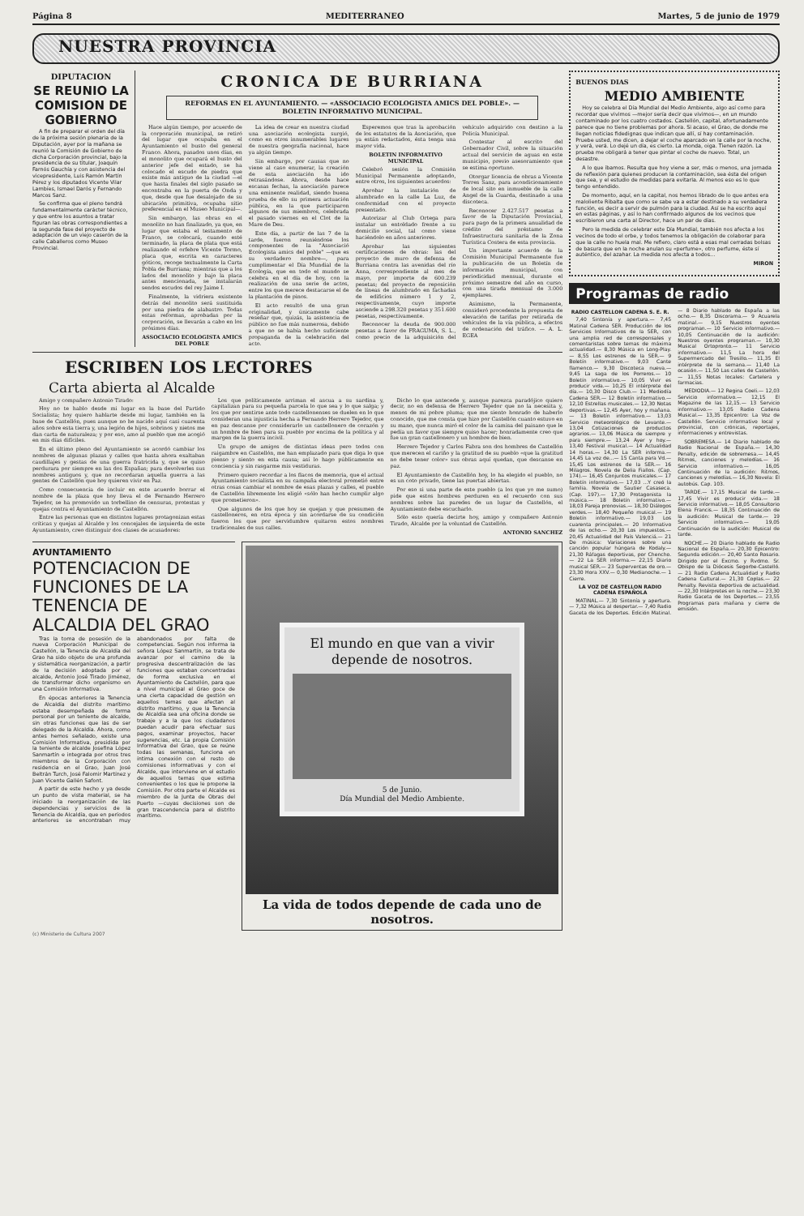Página 8 MEDITERRANEO Martes, 5 de junio de 1979
NUESTRA PROVINCIA
DIPUTACION
SE REUNIO LA COMISION DE GOBIERNO
A fin de preparar el orden del día de la próxima sesión plenaria de la Diputación, ayer por la mañana se reunió la Comisión de Gobierno de dicha Corporación provincial, bajo la presidencia de su titular, Joaquín Farnós Gauchía y con asistencia del vicepresidente, Luis Ramón Martín Pérez y los diputados Vicente Vilar Lambíes, Ismael Darós y Fernando Marcos Sanz.
Se confirma que el pleno tendrá fundamentalmente carácter técnico, y que entre los asuntos a tratar figuran las obras correspondientes a la segunda fase del proyecto de adaptación de un viejo caserón de la calle Caballeros como Museo Provincial.
CRONICA DE BURRIANA
REFORMAS EN EL AYUNTAMIENTO. — «ASSOCIACIO ECOLOGISTA AMICS DEL POBLE». — BOLETIN INFORMATIVO MUNICIPAL.
Hace algún tiempo, por acuerdo de la corporación municipal, se retiró del lugar que ocupaba en el Ayuntamiento el busto del general Franco. Ahora, pasados unos días, en el monolito que ocupará el busto del anterior jefe del estado, se ha colocado el escudo de piedra que existe más antiguo de la ciudad —el que hasta finales del siglo pasado se encontraba en la puerta de Onda y que, desde que fue desalojado de su ubicación primitiva, ocupaba sitio preferencial en el Museo Municipal—.
Sin embargo, las obras en el monolito no han finalizado, ya que, en lugar que estaba el testamento de Franco, se colocará, cuando esté terminado, la placa de plata que está realizando el orfebre Vicente Tormo, placa que, escrita en caracteres góticos, recoge textualmente la Carta Pobla de Burriana; mientras que a los lados del monolito y bajo la placa antes mencionada, se instalarán sendos escudos del rey Jaime I.
Finalmente, la vidriera existente detrás del monolito será sustituida por una piedra de alabastro. Todas estas reformas, aprobadas por la corporación, se llevarán a cabo en los próximos días.
ASSOCIACIO ECOLOGISTA AMICS DEL POBLE
La idea de crear en nuestra ciudad una asociación ecologista surgió, como en otros innumerables lugares de nuestra geografía nacional, hace ya algún tiempo.
Sin embargo, por causas que no viene al caso enumerar, la creación de esta asociación ha ido retrasándose. Ahora, desde hace escasas fechas, la asociación parece una eminente realidad, siendo buena prueba de ello su primera actuación pública, en la que participaron algunos de sus miembros, celebrada el pasado viernes en el Clot de la Mare de Deu.
Este día, a partir de las 7 de la tarde, fueron reuniéndose los componentes de la "Associació Ecologista amics del poble" —que es su verdadero nombre—, para cumplimentar el Día Mundial de la Ecología, que en todo el mundo se celebra en el día de hoy, con la realización de una serie de actos, entre los que merece destacarse el de la plantación de pinos.
El acto resultó de una gran originalidad, y únicamente cabe reseñar que, quizás, la asistencia de público no fue más numerosa, debido a que no se había hecho suficiente propaganda de la celebración del acto.
Esperemos que tras la aprobación de los estatutos de la Asociación, que ya están redactados, ésta tenga una mayor vida.
BOLETIN INFORMATIVO MUNICIPAL
Celebró sesión la Comisión Municipal Permanente adoptando, entre otros, los siguientes acuerdos:
Aprobar la instalación de alumbrado en la calle La Luz, de conformidad con el proyecto presentado.
Autorizar al Club Ortega para instalar un entoldado frente a su domicilio social, tal como viene haciéndolo en años anteriores.
Aprobar las siguientes certificaciones de obras: las del proyecto de muro de defensa de Burriana contra las avenidas del río Anna, correspondiente al mes de mayo, por importe de 600.239 pesetas; del proyecto de reposición de líneas de alumbrado en fachadas de edificios número 1 y 2, respectivamente, cuyo importe asciende a 298.320 pesetas y 351.600 pesetas, respectivamente.
Reconocer la deuda de 900.000 pesetas a favor de FRAGUMA, S. L., como precio de la adquisición del vehículo adquirido con destino a la Policía Municipal.
Contestar al escrito del Gobernador Civil, sobre la situación actual del servicio de aguas en este municipio, previo asesoramiento que se estima oportuno.
Otorgar licencia de obras a Vicente Torres Sanz, para acondicionamiento de local sito en inmueble de la calle Angel de la Guarda, destinado a una discoteca.
Reconocer 2.427.517 pesetas a favor de la Diputación Provincial, para pago de la primera anualidad de crédito del préstamo de Infraestructura sanitaria de la Zona Turística Costera de esta provincia.
Un importante acuerdo de la Comisión Municipal Permanente fue la publicación de un Boletín de información municipal, con periodicidad mensual, durante el próximo semestre del año en curso, con una tirada mensual de 3.000 ejemplares.
Asimismo, la Permanente, consideró procedente la propuesta de elevación de tarifas por retirada de vehículos de la vía pública, a efectos de ordenación del tráfico. — A. L. EGEA
ESCRIBEN LOS LECTORES
Carta abierta al Alcalde
Amigo y compañero Antonio Tirado:
Hoy no te hablo desde mi lugar en la base del Partido Socialista; hoy quiero hablarte desde mi lugar, también en la base de Castellón, pues aunque no he nacido aquí casi cuarenta años sobre esta tierra y, una legión de hijos, sobrinos y nietos me dan carta de naturaleza; y por eso, amo al pueblo que me acogió en mis días difíciles.
En el último pleno del Ayuntamiento se acordó cambiar los nombres de algunas plazas y calles que hasta ahora exaltaban caudillajes y gestas de una guerra fratricida y, que se quiso perdurara por siempre en las dos Españas; para devolverles sus nombres antiguos y, que no recordaran aquella guerra a las gentes de Castellón que hoy quieren vivir en Paz.
Como consecuencia de incluir en este acuerdo borrar el nombre de la plaza que hoy lleva el de Fernando Herrero Tejedor, se ha promovido un torbellino de censuras, protestas y quejas contra el Ayuntamiento de Castellón.
Entre las personas que en distintos lugares protagonizan estas críticas y quejas al Alcalde y los concejales de izquierda de este Ayuntamiento, creo distinguir dos clases de acusadores:
Los que políticamente arriman el ascua a su sardina y, capitalizan para su pequeña parcela lo que sea y lo que salga; y los que por sentirse ante todo castellonenses se duelen en lo que consideran una injusticia hecha a Fernando Herrero Tejedor, que en paz descanse por considerarlo un castellonero de corazón y un hombre de bien para su pueblo por encima de la política y al margen de la guerra incivil.
Un grupo de amigos de distintas ideas pero todos con raigambre en Castellón, me han emplazado para que diga lo que pienso y siento en esta causa; así lo hago públicamente en conciencia y sin rasgarme mis vestiduras.
Primero quiero recordar a los flacos de memoria, que el actual Ayuntamiento socialista en su campaña electoral prometió entre otras cosas cambiar el nombre de esas plazas y calles, el pueblo de Castellón libremente los eligió «sólo han hecho cumplir algo que prometieron».
Que algunos de los que hoy se quejan y que presumen de castelloneros, en otra época y sin acordarse de su condición fueron los que por servidumbre quitaron estos nombres tradicionales de sus calles.
Dicho lo que antecede y, aunque parezca paradójico quiero decir, no en defensa de Herrero Tejedor que no la necesita y, menos de mi pobre pluma; que me siento honrado de haberlo conocido, que me consta que hizo por Castellón cuanto estuvo en su mano, que nunca miró el color de la camisa del paisano que le pedía un favor que siempre quiso hacer; honradamente creo que fue un gran castellonero y un hombre de bien.
Herrero Tejedor y Carlos Fabra son dos hombres de Castellón que merecen el cariño y la gratitud de su pueblo «que la gratitud no debe tener color» sus obras aquí quedan, que descanse en paz.
El Ayuntamiento de Castellón hoy, lo ha elegido el pueblo, no es un coto privado, tiene las puertas abiertas.
Por eso si una parte de este pueblo (a los que yo me sumo) pide que estos hombres perduren en el recuerdo con sus nombres sobre las paredes de un lugar de Castellón, el Ayuntamiento debe escucharlo.
Sólo esto quería decirte hoy, amigo y compañero Antonio Tirado, Alcalde por la voluntad de Castellón.
ANTONIO SANCHEZ
AYUNTAMIENTO
POTENCIACION DE FUNCIONES DE LA TENENCIA DE ALCALDIA DEL GRAO
Tras la toma de posesión de la nueva Corporación Municipal de Castellón, la Tenencia de Alcaldía del Grao ha sido objeto de una profunda y sistemática reorganización, a partir de la decisión adoptada por el alcalde, Antonio José Tirado Jiménez, de transformar dicho organismo en una Comisión Informativa.
En épocas anteriores la Tenencia de Alcaldía del distrito marítimo estaba desempeñada de forma personal por un teniente de alcalde, sin otras funciones que las de ser delegado de la Alcaldía. Ahora, como antes hemos señalado, existe una Comisión Informativa, presidida por la teniente de alcalde Josefina López Sanmartín e integrada por otros tres miembros de la Corporación con residencia en el Grao, Juan José Beltrán Turch, José Falomir Martínez y Juan Vicente Gallén Safont.
A partir de este hecho y ya desde un punto de vista material, se ha iniciado la reorganización de las dependencias y servicios de la Tenencia de Alcaldía, que en períodos anteriores se encontraban muy abandonados por falta de competencias. Según nos informa la señora López Sanmartín, se trata de avanzar por el camino de la progresiva descentralización de las funciones que estaban concentradas de forma exclusiva en el Ayuntamiento de Castellón, para que a nivel municipal el Grao goce de una cierta capacidad de gestión en aquellos temas que afectan al distrito marítimo, y que la Tenencia de Alcaldía sea una oficina donde se trabaje y a la que los ciudadanos puedan acudir para efectuar sus pagos, examinar proyectos, hacer sugerencias, etc. La propia Comisión Informativa del Grao, que se reúne todas las semanas, funciona en íntima conexión con el resto de comisiones informativas y con el Alcalde, que interviene en el estudio de aquellos temas que estima convenientes o los que le propone la Comisión. Por otra parte el Alcalde es miembro de la Junta de Obras del Puerto —cuyas decisiones son de gran trascendencia para el distrito marítimo.
El mundo en que van a vivir depende de nosotros.
5 de Junio.
Día Mundial del Medio Ambiente.
La vida de todos depende de cada uno de nosotros.
BUENOS DIAS
MEDIO AMBIENTE
Hoy se celebra el Día Mundial del Medio Ambiente, algo así como para recordar que vivimos —mejor sería decir que vivimos—, en un mundo contaminado por los cuatro costados. Castellón, capital, afortunadamente parece que no tiene problemas por ahora. Si acaso, el Grao, de donde me llegan noticias fidedignas que indican que allí, sí hay contaminación. Pruebe usted, me dicen, a dejar el coche aparcado en la calle por la noche, y verá, verá. Lo dejé un día, es cierto. La monda, oiga. Tienen razón. La prueba me obligará a tener que pintar el coche de nuevo. Total, un desastre.
A lo que íbamos. Resulta que hoy viene a ser, más o menos, una jornada de reflexión para quienes producen la contaminación, sea ésta del origen que sea, y el estudio de medidas para evitarla. Al menos eso es lo que tengo entendido.
De momento, aquí, en la capital, nos hemos librado de lo que antes era maloliente Ribalta que como se sabe va a estar destinado a su verdadera función, es decir a servir de pulmón para la ciudad. Así se ha escrito aquí en estas páginas, y así lo han confirmado algunos de los vecinos que escribieron una carta al Director, hace un par de días.
Pero la medida de celebrar este Día Mundial, también nos afecta a los vecinos de todo el orbe, y todos tenemos la obligación de colaborar para que la calle no huela mal. Me refiero, claro está a esas mal cerradas bolsas de basura que en la noche anulan su «perfume», otro perfume, éste sí auténtico, del azahar. La medida nos afecta a todos...
MIRON
Programas de radio
RADIO CASTELLON CADENA S. E. R.
7,40 Sintonía y apertura.— 7,45 Matinal Cadena SER. Producción de los Servicios Informativos de la SER, con una amplia red de corresponsales y comentaristas sobre temas de máxima actualidad.— 8,30 Música en Long-Play.— 8,55 Los estrenos de la SER.— 9 Boletín informativo.— 9,03 Cante flamenco.— 9,30 Discoteca nueva.— 9,45 La saga de los Porreros.— 10 Boletín informativo.— 10,05 Vivir es producir vida.— 10,25 El intérprete del día.— 10,30 Disco Club.— 11 Mediodía Cadena SER.— 12 Boletín informativo.— 12,10 Estrellas musicales.— 12,30 Notas deportivas.— 12,45 Ayer, hoy y mañana.— 13 Boletín informativo.— 13,03 Servicio meteorológico de Levante.— 13,04 Cotizaciones de productos agrarios.— 13,06 Música de siempre y para siempre.— 13,24 Ayer y hoy.— 13,40 Festival musical.— 14 Actualidad 14 horas.— 14,30 La SER informa.— 14,45 La voz de...— 15 Canta para Vd.— 15,45 Los estrenos de la SER.— 16 Milagros. Novela de Delia Fiallos. (Cap. 174).— 16,45 Conjuntos musicales.— 17 Boletín informativo.— 17,03 ...Y creó la familia. Novela de Sautier Casaseca. (Cap. 197).— 17,30 Protagonista la música.— 18 Boletín informativo.— 18,03 Pareja pronovias.— 18,30 Diálogos verdes.— 18,40 Pequeño musical.— 19 Boletín informativo.— 19,03 Los cuarenta principales.— 20 Informativo de las ocho.— 20,30 Los impuestos.— 20,45 Actualidad del País Valenciá.— 21 De música: Variaciones sobre una canción popular húngara de Kodaly.— 21,30 Ráfagas deportivas, por Chencho.— 22 La SER informa.— 22,15 Diario musical SER.— 23 Superventas de oro.— 23,30 Hora XXV.— 0,30 Medianoche.— 1 Cierre.
LA VOZ DE CASTELLON RADIO CADENA ESPAÑOLA
MATINAL.— 7,30 Sintonía y apertura.— 7,32 Música al despertar.— 7,40 Radio Gaceta de los Deportes. Edición Matinal.— 8 Diario hablado de España a las ocho.— 8,35 Discorama.— 9 Acuarela matinal.— 9,15 Nuestros oyentes programan.— 10 Servicio informativo.— 10,05 Continuación de la audición: Nuestros oyentes programan.— 10,30 Musical Ortopronto.— 11 Servicio informativo.— 11,5 La hora del Supermercado del Tresillo.— 11,35 El intérprete de la semana.— 11,40 La ocasión.— 11,50 Las calles de Castellón.— 11,55 Notas locales: Cartelera y farmacias.
MEDIODIA.— 12 Regina Coeli.— 12,03 Servicio informativo.— 12,15 El Magazine de las 12,15.— 13 Servicio informativo.— 13,05 Radio Cadena Musical.— 13,35 Epicentro: La Voz de Castellón. Servicio informativo local y provincial, con crónicas, reportajes, informaciones y entrevistas.
SOBREMESA.— 14 Diario hablado de Radio Nacional de España.— 14,30 Penalty, edición de sobremesa.— 14,45 Ritmos, canciones y melodías.— 16 Servicio informativo.— 16,05 Continuación de la audición: Ritmos, canciones y melodías.— 16,30 Novela: El autobús. Cap. 103.
TARDE.— 17,15 Musical de tarde.— 17,45 Vivir es producir vida.— 18 Servicio informativo.— 18,05 Consultorio Elena Francis.— 18,35 Continuación de la audición: Musical de tarde.— 19 Servicio informativo.— 19,05 Continuación de la audición: Musical de tarde.
NOCHE.— 20 Diario hablado de Radio Nacional de España.— 20,30 Epicentro: Segunda edición.— 20,40 Santo Rosario. Dirigido por el Excmo. y Rvdmo. Sr. Obispo de la Diócesis Segorbe-Castelló.— 21 Radio Cadena Actualidad y Radio Cadena Cultural.— 21,30 Coplas.— 22 Penalty. Revista deportiva de actualidad.— 22,30 Intérpretes en la noche.— 23,30 Radio Gaceta de los Deportes.— 23,55 Programas para mañana y cierre de emisión.
(c) Ministerio de Cultura 2007